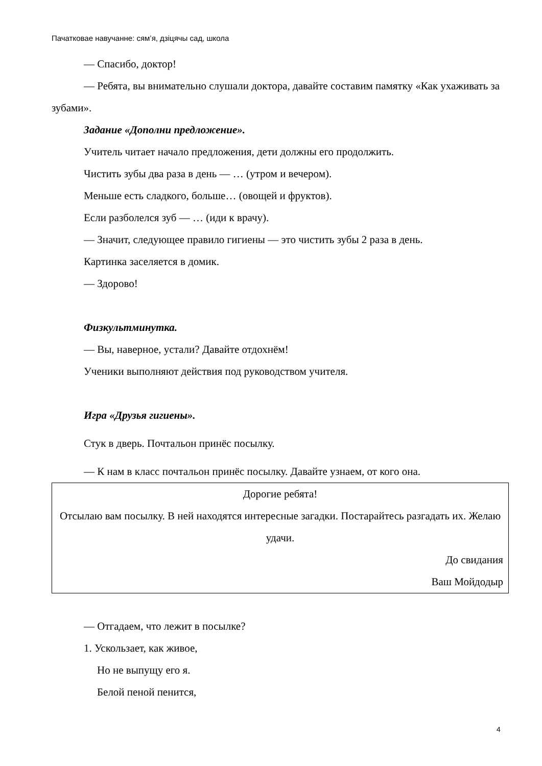Пачатковае навучанне: сям’я, дзіцячы сад, школа
— Спасибо, доктор!
— Ребята, вы внимательно слушали доктора, давайте составим памятку «Как ухаживать за зубами».
Задание «Дополни предложение».
Учитель читает начало предложения, дети должны его продолжить.
Чистить зубы два раза в день — … (утром и вечером).
Меньше есть сладкого, больше… (овощей и фруктов).
Если разболелся зуб — … (иди к врачу).
— Значит, следующее правило гигиены — это чистить зубы 2 раза в день.
Картинка заселяется в домик.
— Здорово!
Физкультминутка.
— Вы, наверное, устали? Давайте отдохнём!
Ученики выполняют действия под руководством учителя.
Игра «Друзья гигиены».
Стук в дверь. Почтальон принёс посылку.
— К нам в класс почтальон принёс посылку. Давайте узнаем, от кого она.
Дорогие ребята!
Отсылаю вам посылку. В ней находятся интересные загадки. Постарайтесь разгадать их. Желаю удачи.
До свидания
Ваш Мойдодыр
— Отгадаем, что лежит в посылке?
1. Ускользает, как живое,
Но не выпущу его я.
Белой пеной пенится,
4